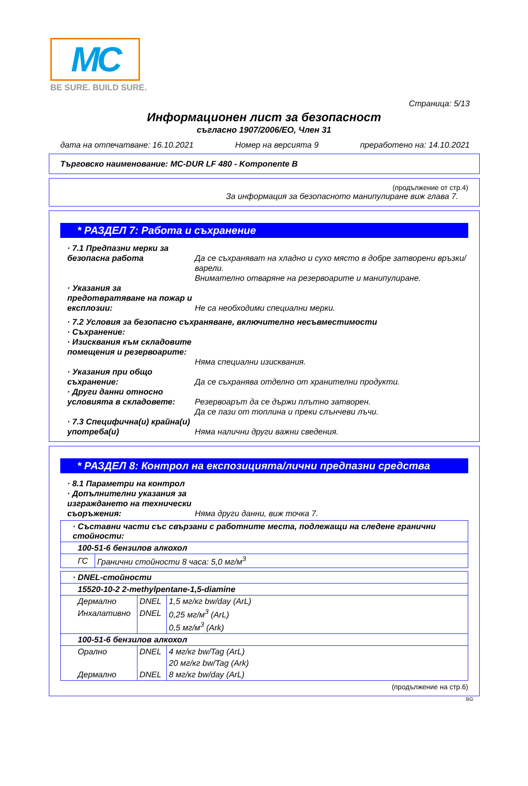MC
BE SURE. BUILD SURE.
Страница: 5/13
Информационен лист за безопасност
съгласно 1907/2006/ЕО, Член 31
дата на отпечатване: 16.10.2021 Номер на версията 9 преработено на: 14.10.2021
Търговско наименование: MC-DUR LF 480 - Komponente B
(продължение от стр.4)
За информация за безопасното манипулиране виж глава 7.
* РАЗДЕЛ 7: Работа и съхранение
· 7.1 Предпазни мерки за безопасна работа
Да се съхраняват на хладно и сухо място в добре затворени връзки/варели.
Внимателно отваряне на резервоарите и манипулиране.
· Указания за предотвратяване на пожар и експлозии:
Не са необходими специални мерки.
· 7.2 Условия за безопасно съхраняване, включително несъвместимости
· Съхранение:
· Изисквания към складовите помещения и резервоарите:
Няма специални изисквания.
· Указания при общо съхранение:
Да се съхранява отделно от хранителни продукти.
· Други данни относно условията в складовете:
Резервоарът да се държи плътно затворен.
Да се пази от топлина и преки слънчеви лъчи.
· 7.3 Специфична(и) крайна(и) употреба(и)
Няма налични други важни сведения.
* РАЗДЕЛ 8: Контрол на експозицията/лични предпазни средства
· 8.1 Параметри на контрол
· Допълнителни указания за изграждането на технически съоръжения:
Няма други данни, виж точка 7.
| · Съставни части със свързани с работните места, подлежащи на следене гранични стойности: | |
| 100-51-6 бензилов алкохол | |
| ГС | Гранични стойности 8 часа: 5,0 мг/м<sup>3</sup> |
| · DNEL-стойности | | |
| 15520-10-2 2-methylpentane-1,5-diamine | | |
| Дермално | DNEL | 1,5 мг/кг bw/day (ArL) |
| Инхалативно | DNEL | 0,25 мг/м<sup>3</sup> (ArL) |
| | | 0,5 мг/м<sup>3</sup> (Ark) |
| 100-51-6 бензилов алкохол | | |
| Орално | DNEL | 4 мг/кг bw/Tag (ArL) |
| | | 20 мг/кг bw/Tag (Ark) |
| Дермално | DNEL | 8 мг/кг bw/day (ArL) |
(продължение на стр.6)
BG